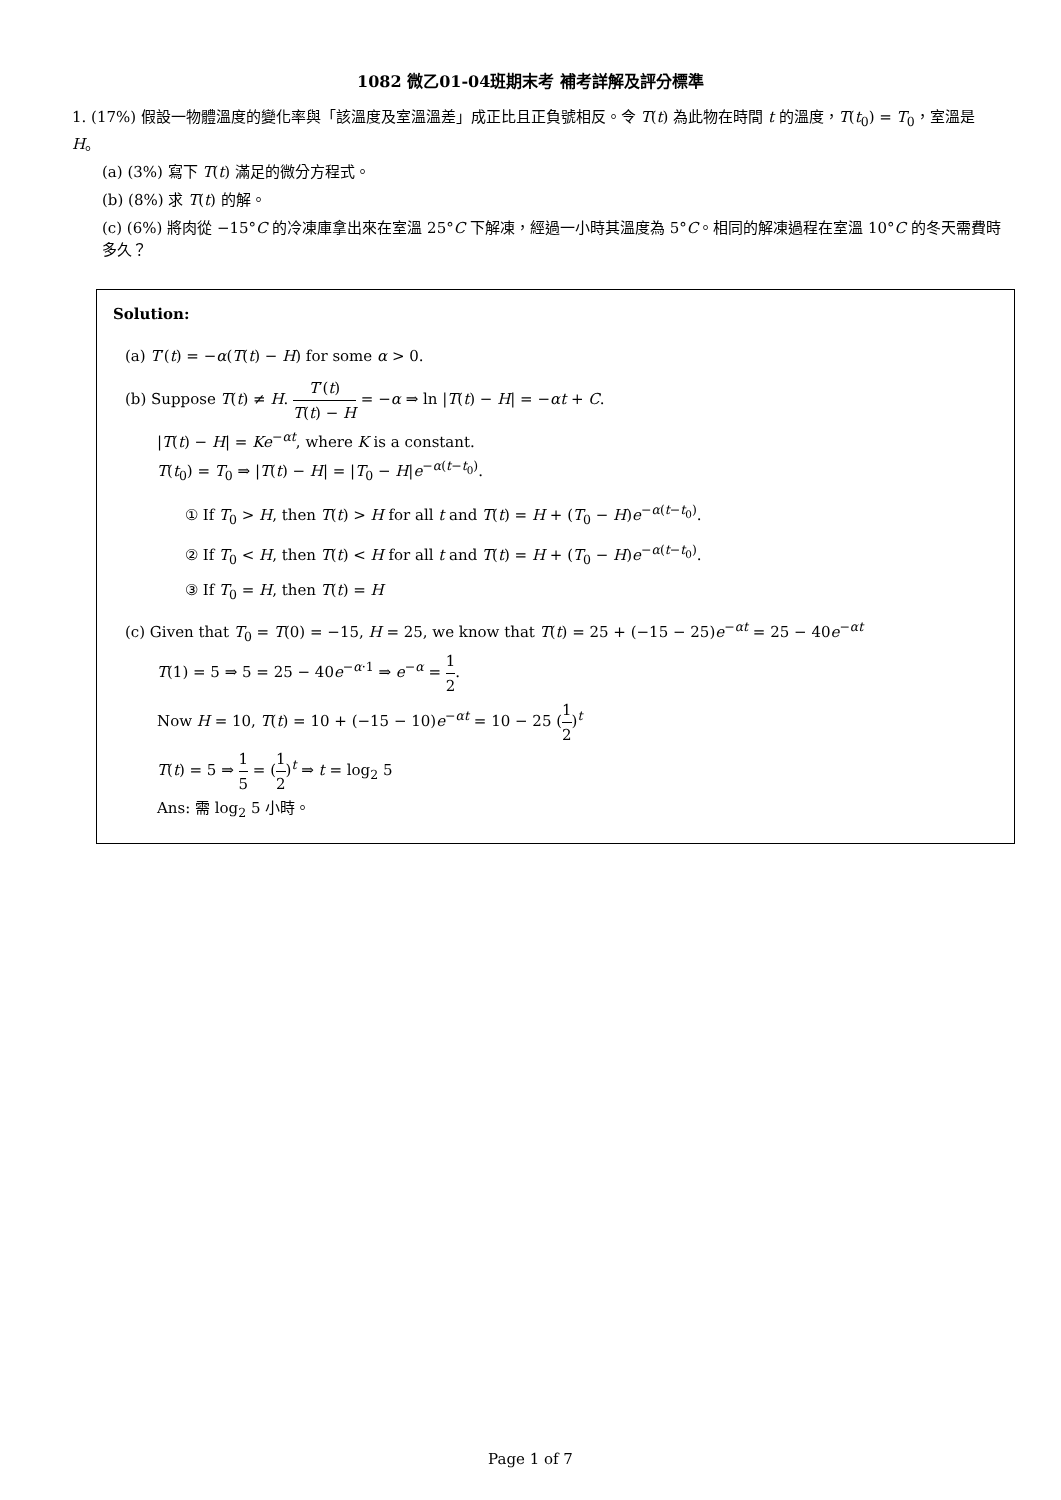1082 微乙01-04班期末考 補考詳解及評分標準
1. (17%) 假設一物體溫度的變化率與「該溫度及室溫溫差」成正比且正負號相反。令 T(t) 為此物在時間 t 的溫度，T(t<sub>0</sub>) = T<sub>0</sub>，室溫是 H。
(a) (3%) 寫下 T(t) 滿足的微分方程式。
(b) (8%) 求 T(t) 的解。
(c) (6%) 將肉從 −15°C 的冷凍庫拿出來在室溫 25°C 下解凍，經過一小時其溫度為 5°C。相同的解凍過程在室溫 10°C 的冬天需費時多久？
Solution:
(a) T′(t) = −α(T(t) − H) for some α > 0.
(b) Suppose T(t) ≠ H. T′(t) T(t) − H = −α ⇒ ln |T(t) − H| = −αt + C.
|T(t) − H| = Ke<sup>−αt</sup>, where K is a constant.
T(t<sub>0</sub>) = T<sub>0</sub> ⇒ |T(t) − H| = |T<sub>0</sub> − H|e<sup>−α(t−t<sub>0</sub>)</sup>.
① If T<sub>0</sub> > H, then T(t) > H for all t and T(t) = H + (T<sub>0</sub> − H)e<sup>−α(t−t<sub>0</sub>)</sup>.
② If T<sub>0</sub> < H, then T(t) < H for all t and T(t) = H + (T<sub>0</sub> − H)e<sup>−α(t−t<sub>0</sub>)</sup>.
③ If T<sub>0</sub> = H, then T(t) = H
(c) Given that T<sub>0</sub> = T(0) = −15, H = 25, we know that T(t) = 25 + (−15 − 25)e<sup>−αt</sup> = 25 − 40e<sup>−αt</sup>
T(1) = 5 ⇒ 5 = 25 − 40e<sup>−α·1</sup> ⇒ e<sup>−α</sup> = 1 2.
Now H = 10, T(t) = 10 + (−15 − 10)e<sup>−αt</sup> = 10 − 25 (1 2)<sup>t</sup>
T(t) = 5 ⇒ 1 5 = (1 2)<sup>t</sup> ⇒ t = log<sub>2</sub> 5
Ans: 需 log<sub>2</sub> 5 小時。
Page 1 of 7